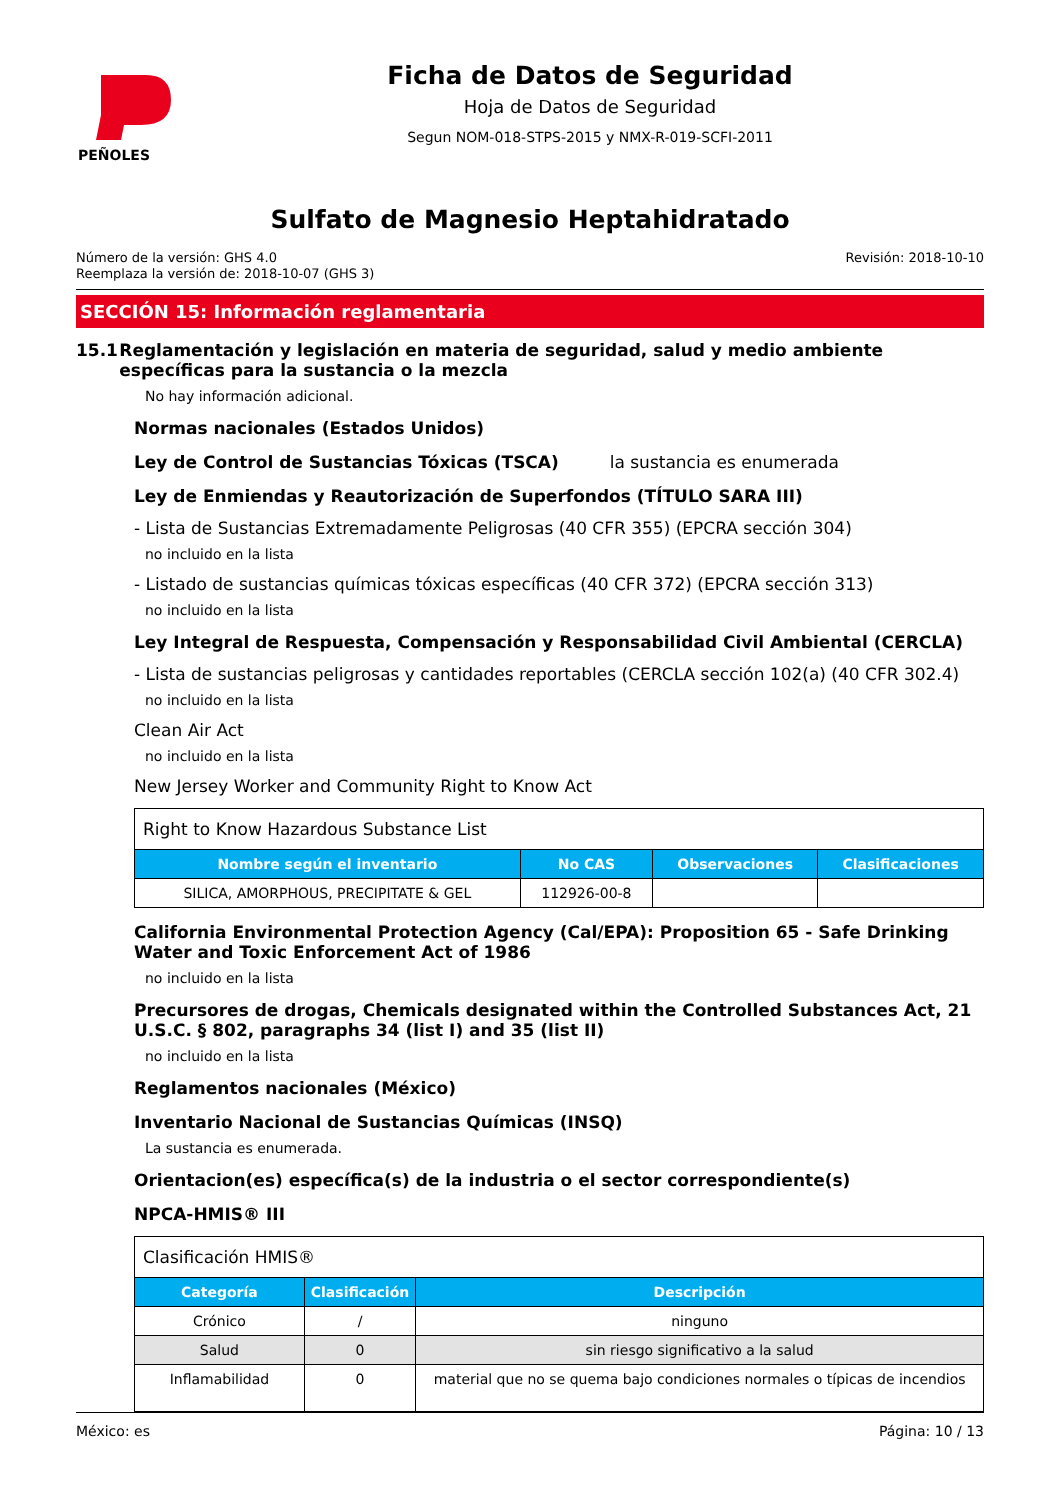PEÑOLES
Ficha de Datos de Seguridad
Hoja de Datos de Seguridad
Segun NOM-018-STPS-2015 y NMX-R-019-SCFI-2011
Sulfato de Magnesio Heptahidratado
Número de la versión: GHS 4.0
Reemplaza la versión de: 2018-10-07 (GHS 3)
Revisión: 2018-10-10
SECCIÓN 15: Información reglamentaria
15.1 Reglamentación y legislación en materia de seguridad, salud y medio ambiente específicas para la sustancia o la mezcla
No hay información adicional.
Normas nacionales (Estados Unidos)
Ley de Control de Sustancias Tóxicas (TSCA) la sustancia es enumerada
Ley de Enmiendas y Reautorización de Superfondos (TÍTULO SARA III)
- Lista de Sustancias Extremadamente Peligrosas (40 CFR 355) (EPCRA sección 304)
no incluido en la lista
- Listado de sustancias químicas tóxicas específicas (40 CFR 372) (EPCRA sección 313)
no incluido en la lista
Ley Integral de Respuesta, Compensación y Responsabilidad Civil Ambiental (CERCLA)
- Lista de sustancias peligrosas y cantidades reportables (CERCLA sección 102(a) (40 CFR 302.4)
no incluido en la lista
Clean Air Act
no incluido en la lista
New Jersey Worker and Community Right to Know Act
| Right to Know Hazardous Substance List | | | |
| Nombre según el inventario | No CAS | Observaciones | Clasificaciones |
| SILICA, AMORPHOUS, PRECIPITATE & GEL | 112926-00-8 | | |
California Environmental Protection Agency (Cal/EPA): Proposition 65 - Safe Drinking Water and Toxic Enforcement Act of 1986
no incluido en la lista
Precursores de drogas, Chemicals designated within the Controlled Substances Act, 21 U.S.C. § 802, paragraphs 34 (list I) and 35 (list II)
no incluido en la lista
Reglamentos nacionales (México)
Inventario Nacional de Sustancias Químicas (INSQ)
La sustancia es enumerada.
Orientacion(es) específica(s) de la industria o el sector correspondiente(s)
NPCA-HMIS® III
| Clasificación HMIS® | | |
| Categoría | Clasificación | Descripción |
| Crónico | / | ninguno |
| Salud | 0 | sin riesgo significativo a la salud |
| Inflamabilidad | 0 | material que no se quema bajo condiciones normales o típicas de incendios |
México: es Página: 10 / 13